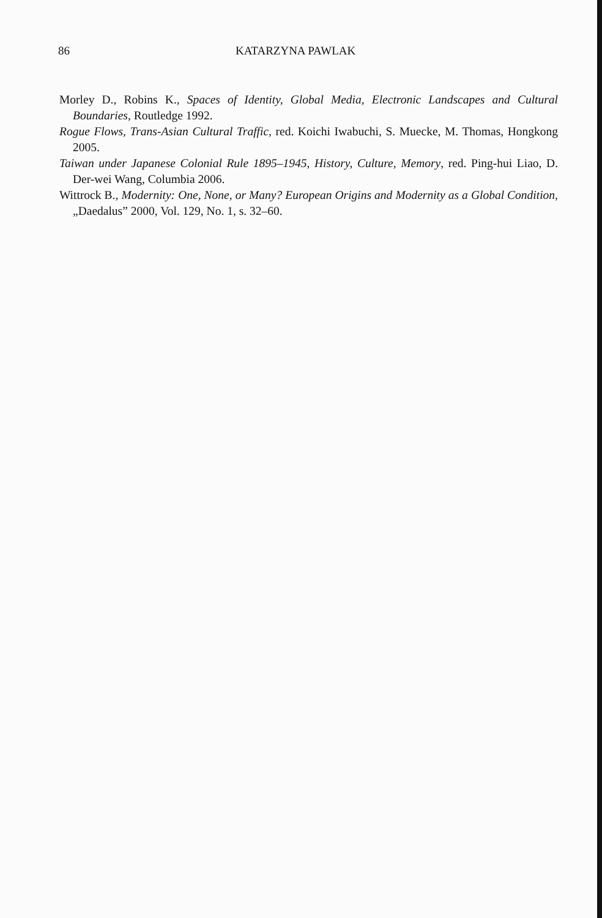86 KATARZYNA PAWLAK
Morley D., Robins K., Spaces of Identity, Global Media, Electronic Landscapes and Cultural Boundaries, Routledge 1992.
Rogue Flows, Trans-Asian Cultural Traffic, red. Koichi Iwabuchi, S. Muecke, M. Thomas, Hongkong 2005.
Taiwan under Japanese Colonial Rule 1895–1945, History, Culture, Memory, red. Ping-hui Liao, D. Der-wei Wang, Columbia 2006.
Wittrock B., Modernity: One, None, or Many? European Origins and Modernity as a Global Condition, „Daedalus” 2000, Vol. 129, No. 1, s. 32–60.